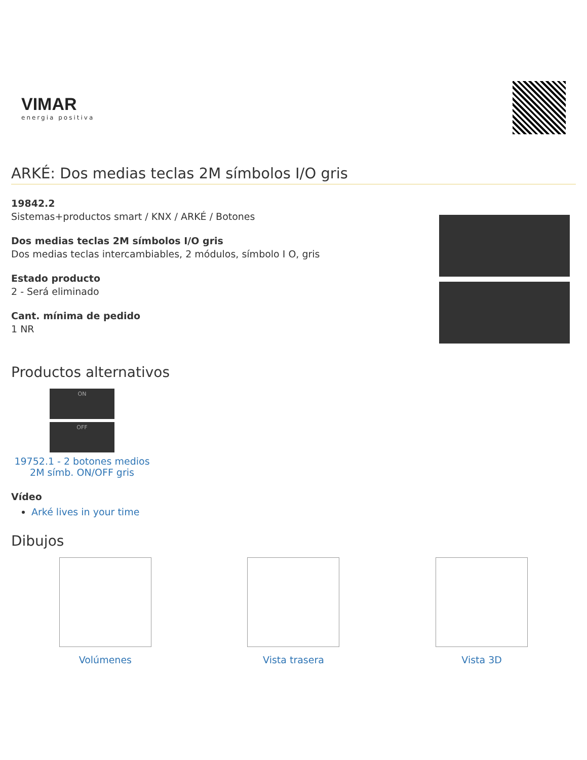VIMAR
energia positiva
ARKÉ: Dos medias teclas 2M símbolos I/O gris
19842.2
Sistemas+productos smart / KNX / ARKÉ / Botones
Dos medias teclas 2M símbolos I/O gris
Dos medias teclas intercambiables, 2 módulos, símbolo I O, gris
Estado producto
2 - Será eliminado
Cant. mínima de pedido
1 NR
Productos alternativos
ON
OFF
19752.1 - 2 botones medios 2M símb. ON/OFF gris
Vídeo
Arké lives in your time
Dibujos
Volúmenes Vista trasera Vista 3D